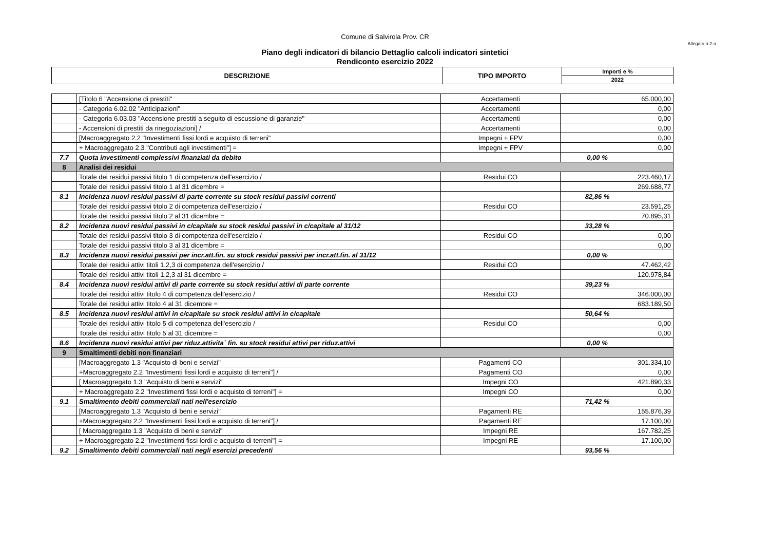Comune di Salvirola Prov. CR
Allegato n.2-a
Piano degli indicatori di bilancio Dettaglio calcoli indicatori sintetici
Rendiconto esercizio 2022
| DESCRIZIONE | TIPO IMPORTO | Importi e % |
| --- | --- | --- |
| | | 2022 |
| | [Titolo 6 "Accensione di prestiti" | Accertamenti | 65.000,00 |
| | - Categoria 6.02.02 "Anticipazioni" | Accertamenti | 0,00 |
| | - Categoria 6.03.03 "Accensione prestiti a seguito di escussione di garanzie" | Accertamenti | 0,00 |
| | - Accensioni di prestiti da rinegoziazioni] / | Accertamenti | 0,00 |
| | [Macroaggregato 2.2 "Investimenti fissi lordi e acquisto di terreni" | Impegni + FPV | 0,00 |
| | + Macroaggregato 2.3 "Contributi agli investimenti"] = | Impegni + FPV | 0,00 |
| 7.7 | Quota investimenti complessivi finanziati da debito | | 0,00 % |
| 8 | Analisi dei residui | | |
| | Totale dei residui passivi titolo 1 di competenza dell'esercizio / | Residui CO | 223.460,17 |
| | Totale dei residui passivi titolo 1 al 31 dicembre = | | 269.688,77 |
| 8.1 | Incidenza nuovi residui passivi di parte corrente su stock residui passivi correnti | | 82,86 % |
| | Totale dei residui passivi titolo 2 di competenza dell'esercizio / | Residui CO | 23.591,25 |
| | Totale dei residui passivi titolo 2 al 31 dicembre = | | 70.895,31 |
| 8.2 | Incidenza nuovi residui passivi in c/capitale su stock residui passivi in c/capitale al 31/12 | | 33,28 % |
| | Totale dei residui passivi titolo 3 di competenza dell'esercizio / | Residui CO | 0,00 |
| | Totale dei residui passivi titolo 3 al 31 dicembre = | | 0,00 |
| 8.3 | Incidenza nuovi residui passivi per incr.att.fin. su stock residui passivi per incr.att.fin. al 31/12 | | 0,00 % |
| | Totale dei residui attivi titoli 1,2,3 di competenza dell'esercizio / | Residui CO | 47.462,42 |
| | Totale dei residui attivi titoli 1,2,3 al 31 dicembre = | | 120.978,84 |
| 8.4 | Incidenza nuovi residui attivi di parte corrente su stock residui attivi di parte corrente | | 39,23 % |
| | Totale dei residui attivi titolo 4 di competenza dell'esercizio / | Residui CO | 346.000,00 |
| | Totale dei residui attivi titolo 4 al 31 dicembre = | | 683.189,50 |
| 8.5 | Incidenza nuovi residui attivi in c/capitale su stock residui attivi in c/capitale | | 50,64 % |
| | Totale dei residui attivi titolo 5 di competenza dell'esercizio / | Residui CO | 0,00 |
| | Totale dei residui attivi titolo 5 al 31 dicembre = | | 0,00 |
| 8.6 | Incidenza nuovi residui attivi per riduz.attivita` fin. su stock residui attivi per riduz.attivi | | 0,00 % |
| 9 | Smaltimenti debiti non finanziari | | |
| | [Macroaggregato 1.3 "Acquisto di beni e servizi" | Pagamenti CO | 301.334,10 |
| | +Macroaggregato 2.2 "Investimenti fissi lordi e acquisto di terreni"] / | Pagamenti CO | 0,00 |
| | [ Macroaggregato 1.3 "Acquisto di beni e servizi" | Impegni CO | 421.890,33 |
| | + Macroaggregato 2.2 "Investimenti fissi lordi e acquisto di terreni"] = | Impegni CO | 0,00 |
| 9.1 | Smaltimento debiti commerciali nati nell'esercizio | | 71,42 % |
| | [Macroaggregato 1.3 "Acquisto di beni e servizi" | Pagamenti RE | 155.876,39 |
| | +Macroaggregato 2.2 "Investimenti fissi lordi e acquisto di terreni"] / | Pagamenti RE | 17.100,00 |
| | [ Macroaggregato 1.3 "Acquisto di beni e servizi" | Impegni RE | 167.782,25 |
| | + Macroaggregato 2.2 "Investimenti fissi lordi e acquisto di terreni"] = | Impegni RE | 17.100,00 |
| 9.2 | Smaltimento debiti commerciali nati negli esercizi precedenti | | 93,56 % |